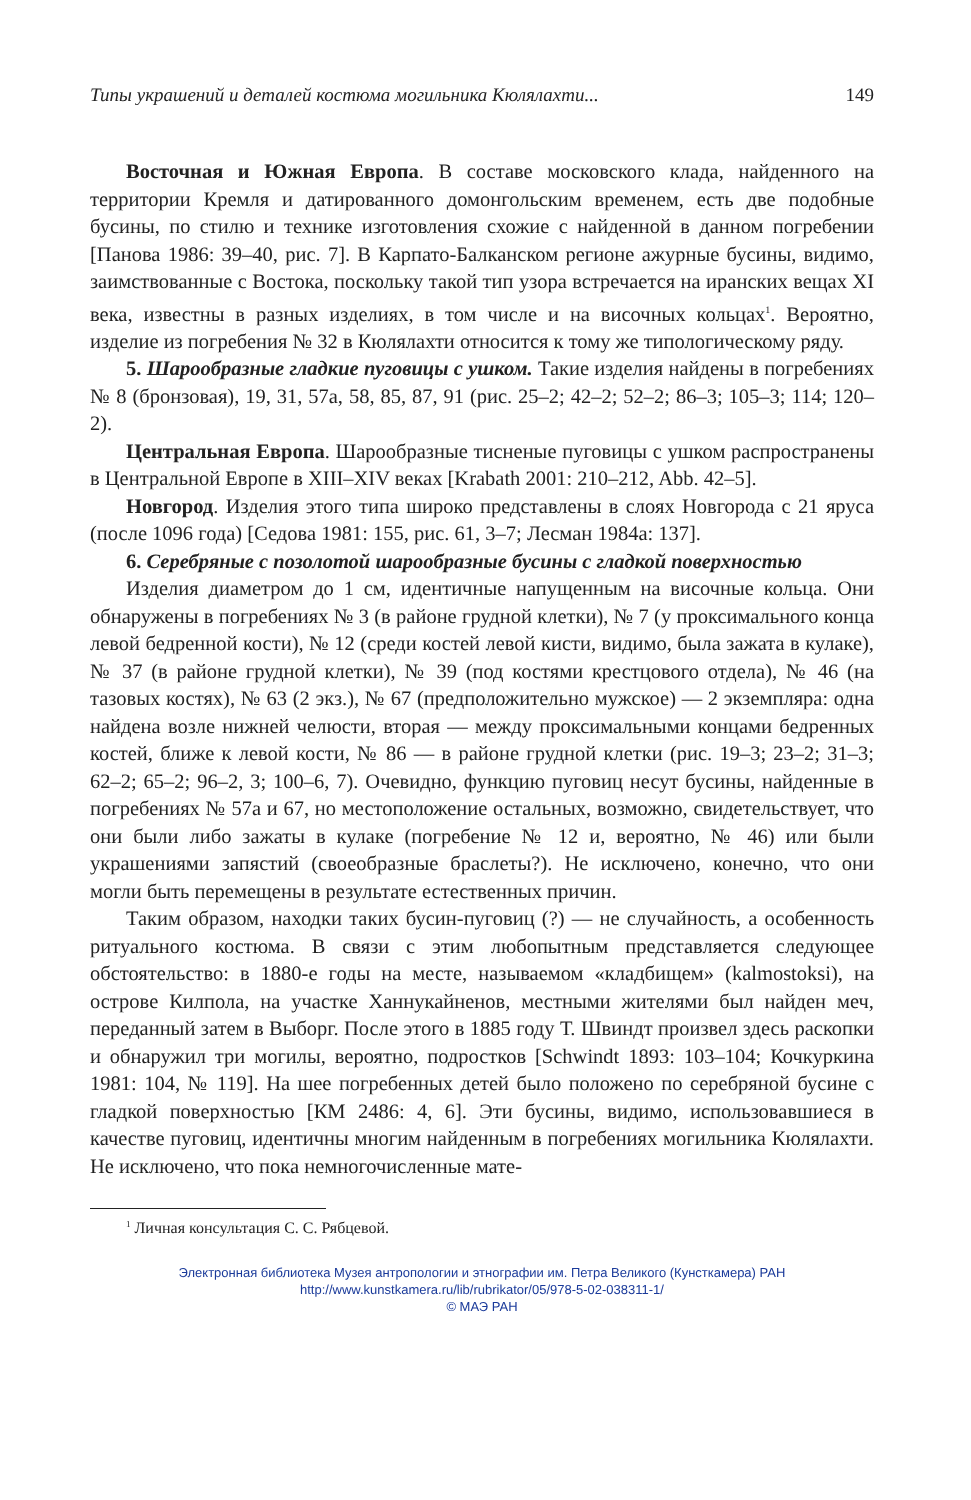Типы украшений и деталей костюма могильника Кюлялахти... 149
Восточная и Южная Европа. В составе московского клада, найденного на территории Кремля и датированного домонгольским временем, есть две подобные бусины, по стилю и технике изготовления схожие с найденной в данном погребении [Панова 1986: 39–40, рис. 7]. В Карпато-Балканском регионе ажурные бусины, видимо, заимствованные с Востока, поскольку такой тип узора встречается на иранских вещах XI века, известны в разных изделиях, в том числе и на височных кольцах<sup>1</sup>. Вероятно, изделие из погребения № 32 в Кюлялахти относится к тому же типологическому ряду.
5. Шарообразные гладкие пуговицы с ушком. Такие изделия найдены в погребениях № 8 (бронзовая), 19, 31, 57а, 58, 85, 87, 91 (рис. 25–2; 42–2; 52–2; 86–3; 105–3; 114; 120–2).
Центральная Европа. Шарообразные тисненые пуговицы с ушком распространены в Центральной Европе в XIII–XIV веках [Krabath 2001: 210–212, Abb. 42–5].
Новгород. Изделия этого типа широко представлены в слоях Новгорода с 21 яруса (после 1096 года) [Седова 1981: 155, рис. 61, 3–7; Лесман 1984а: 137].
6. Серебряные с позолотой шарообразные бусины с гладкой поверхностью
Изделия диаметром до 1 см, идентичные напущенным на височные кольца. Они обнаружены в погребениях № 3 (в районе грудной клетки), № 7 (у проксимального конца левой бедренной кости), № 12 (среди костей левой кисти, видимо, была зажата в кулаке), № 37 (в районе грудной клетки), № 39 (под костями крестцового отдела), № 46 (на тазовых костях), № 63 (2 экз.), № 67 (предположительно мужское) — 2 экземпляра: одна найдена возле нижней челюсти, вторая — между проксимальными концами бедренных костей, ближе к левой кости, № 86 — в районе грудной клетки (рис. 19–3; 23–2; 31–3; 62–2; 65–2; 96–2, 3; 100–6, 7). Очевидно, функцию пуговиц несут бусины, найденные в погребениях № 57а и 67, но местоположение остальных, возможно, свидетельствует, что они были либо зажаты в кулаке (погребение № 12 и, вероятно, № 46) или были украшениями запястий (своеобразные браслеты?). Не исключено, конечно, что они могли быть перемещены в результате естественных причин.
Таким образом, находки таких бусин-пуговиц (?) — не случайность, а особенность ритуального костюма. В связи с этим любопытным представляется следующее обстоятельство: в 1880-е годы на месте, называемом «кладбищем» (kalmostoksi), на острове Килпола, на участке Ханнукайненов, местными жителями был найден меч, переданный затем в Выборг. После этого в 1885 году Т. Швиндт произвел здесь раскопки и обнаружил три могилы, вероятно, подростков [Schwindt 1893: 103–104; Кочкуркина 1981: 104, № 119]. На шее погребенных детей было положено по серебряной бусине с гладкой поверхностью [КМ 2486: 4, 6]. Эти бусины, видимо, использовавшиеся в качестве пуговиц, идентичны многим найденным в погребениях могильника Кюлялахти. Не исключено, что пока немногочисленные мате-
<sup>1</sup> Личная консультация С. С. Рябцевой.
Электронная библиотека Музея антропологии и этнографии им. Петра Великого (Кунсткамера) РАН
http://www.kunstkamera.ru/lib/rubrikator/05/978-5-02-038311-1/
© МАЭ РАН